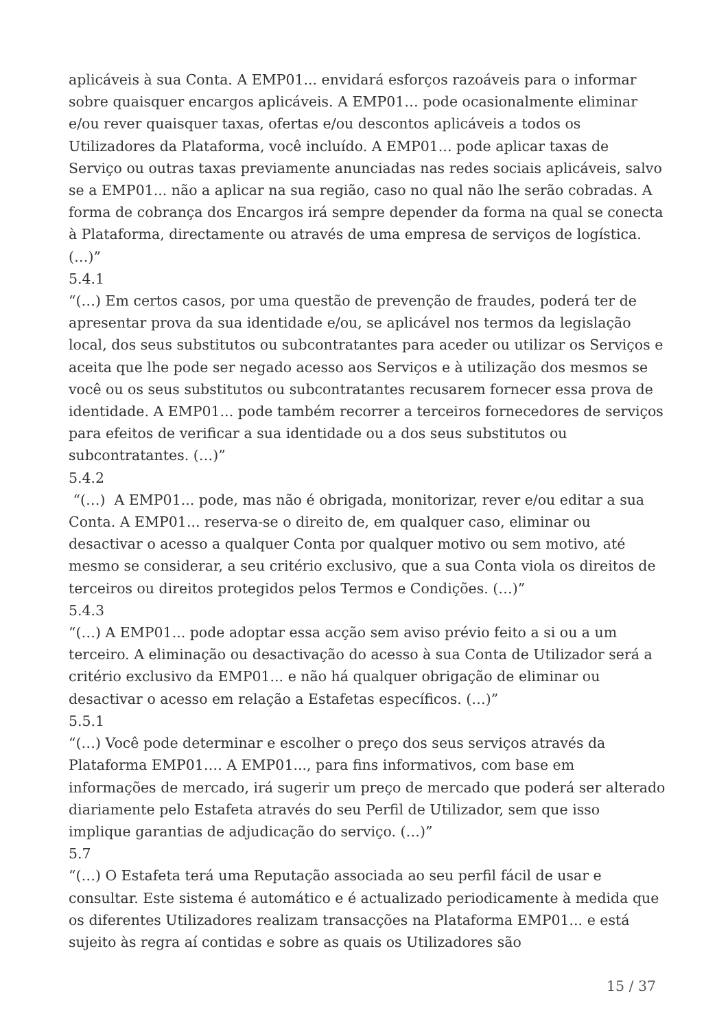aplicáveis à sua Conta. A EMP01... envidará esforços razoáveis para o informar sobre quaisquer encargos aplicáveis. A EMP01… pode ocasionalmente eliminar e/ou rever quaisquer taxas, ofertas e/ou descontos aplicáveis a todos os Utilizadores da Plataforma, você incluído. A EMP01... pode aplicar taxas de Serviço ou outras taxas previamente anunciadas nas redes sociais aplicáveis, salvo se a EMP01... não a aplicar na sua região, caso no qual não lhe serão cobradas. A forma de cobrança dos Encargos irá sempre depender da forma na qual se conecta à Plataforma, directamente ou através de uma empresa de serviços de logística. (…)”
5.4.1
“(…) Em certos casos, por uma questão de prevenção de fraudes, poderá ter de apresentar prova da sua identidade e/ou, se aplicável nos termos da legislação local, dos seus substitutos ou subcontratantes para aceder ou utilizar os Serviços e aceita que lhe pode ser negado acesso aos Serviços e à utilização dos mesmos se você ou os seus substitutos ou subcontratantes recusarem fornecer essa prova de identidade. A EMP01... pode também recorrer a terceiros fornecedores de serviços para efeitos de verificar a sua identidade ou a dos seus substitutos ou subcontratantes. (…)”
5.4.2
“(…) A EMP01... pode, mas não é obrigada, monitorizar, rever e/ou editar a sua Conta. A EMP01... reserva-se o direito de, em qualquer caso, eliminar ou desactivar o acesso a qualquer Conta por qualquer motivo ou sem motivo, até mesmo se considerar, a seu critério exclusivo, que a sua Conta viola os direitos de terceiros ou direitos protegidos pelos Termos e Condições. (…)”
5.4.3
“(…) A EMP01... pode adoptar essa acção sem aviso prévio feito a si ou a um terceiro. A eliminação ou desactivação do acesso à sua Conta de Utilizador será a critério exclusivo da EMP01... e não há qualquer obrigação de eliminar ou desactivar o acesso em relação a Estafetas específicos. (…)”
5.5.1
“(…) Você pode determinar e escolher o preço dos seus serviços através da Plataforma EMP01…. A EMP01..., para fins informativos, com base em informações de mercado, irá sugerir um preço de mercado que poderá ser alterado diariamente pelo Estafeta através do seu Perfil de Utilizador, sem que isso implique garantias de adjudicação do serviço. (…)”
5.7
“(…) O Estafeta terá uma Reputação associada ao seu perfil fácil de usar e consultar. Este sistema é automático e é actualizado periodicamente à medida que os diferentes Utilizadores realizam transacções na Plataforma EMP01... e está sujeito às regra aí contidas e sobre as quais os Utilizadores são
15 / 37